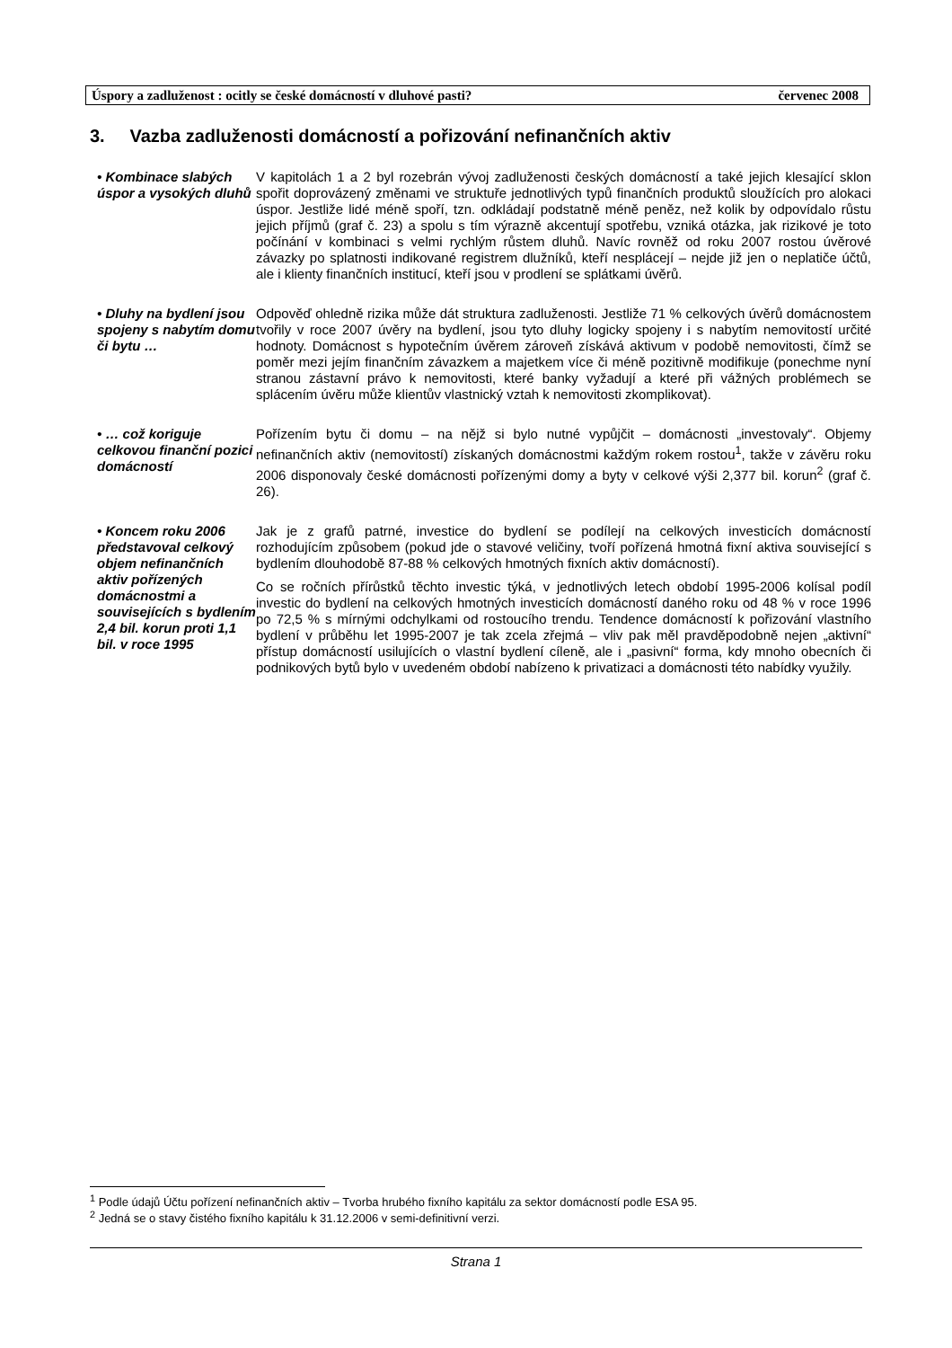Úspory a zadluženost : ocitly se české domácností v dluhové pasti? červenec 2008
3. Vazba zadluženosti domácností a pořizování nefinančních aktiv
• Kombinace slabých úspor a vysokých dluhů
V kapitolách 1 a 2 byl rozebrán vývoj zadluženosti českých domácností a také jejich klesající sklon spořit doprovázený změnami ve struktuře jednotlivých typů finančních produktů sloužících pro alokaci úspor. Jestliže lidé méně spoří, tzn. odkládají podstatně méně peněz, než kolik by odpovídalo růstu jejich příjmů (graf č. 23) a spolu s tím výrazně akcentují spotřebu, vzniká otázka, jak rizikové je toto počínání v kombinaci s velmi rychlým růstem dluhů. Navíc rovněž od roku 2007 rostou úvěrové závazky po splatnosti indikované registrem dlužníků, kteří nesplácejí – nejde již jen o neplatiče účtů, ale i klienty finančních institucí, kteří jsou v prodlení se splátkami úvěrů.
• Dluhy na bydlení jsou spojeny s nabytím domu či bytu …
Odpověď ohledně rizika může dát struktura zadluženosti. Jestliže 71 % celkových úvěrů domácnostem tvořily v roce 2007 úvěry na bydlení, jsou tyto dluhy logicky spojeny i s nabytím nemovitostí určité hodnoty. Domácnost s hypotečním úvěrem zároveň získává aktivum v podobě nemovitosti, čímž se poměr mezi jejím finančním závazkem a majetkem více či méně pozitivně modifikuje (ponechme nyní stranou zástavní právo k nemovitosti, které banky vyžadují a které při vážných problémech se splácením úvěru může klientův vlastnický vztah k nemovitosti zkomplikovat).
• … což koriguje celkovou finanční pozici domácností
Pořízením bytu či domu – na nějž si bylo nutné vypůjčit – domácnosti „investovaly“. Objemy nefinančních aktiv (nemovitostí) získaných domácnostmi každým rokem rostou<sup>1</sup>, takže v závěru roku 2006 disponovaly české domácnosti pořízenými domy a byty v celkové výši 2,377 bil. korun<sup>2</sup> (graf č. 26).
• Koncem roku 2006 představoval celkový objem nefinančních aktiv pořízených domácnostmi a souvisejících s bydlením 2,4 bil. korun proti 1,1 bil. v roce 1995
Jak je z grafů patrné, investice do bydlení se podílejí na celkových investicích domácností rozhodujícím způsobem (pokud jde o stavové veličiny, tvoří pořízená hmotná fixní aktiva související s bydlením dlouhodobě 87-88 % celkových hmotných fixních aktiv domácností).
Co se ročních přírůstků těchto investic týká, v jednotlivých letech období 1995-2006 kolísal podíl investic do bydlení na celkových hmotných investicích domácností daného roku od 48 % v roce 1996 po 72,5 % s mírnými odchylkami od rostoucího trendu. Tendence domácností k pořizování vlastního bydlení v průběhu let 1995-2007 je tak zcela zřejmá – vliv pak měl pravděpodobně nejen „aktivní“ přístup domácností usilujících o vlastní bydlení cíleně, ale i „pasivní“ forma, kdy mnoho obecních či podnikových bytů bylo v uvedeném období nabízeno k privatizaci a domácnosti této nabídky využily.
<sup>1</sup> Podle údajů Účtu pořízení nefinančních aktiv – Tvorba hrubého fixního kapitálu za sektor domácností podle ESA 95.
<sup>2</sup> Jedná se o stavy čistého fixního kapitálu k 31.12.2006 v semi-definitivní verzi.
Strana 1